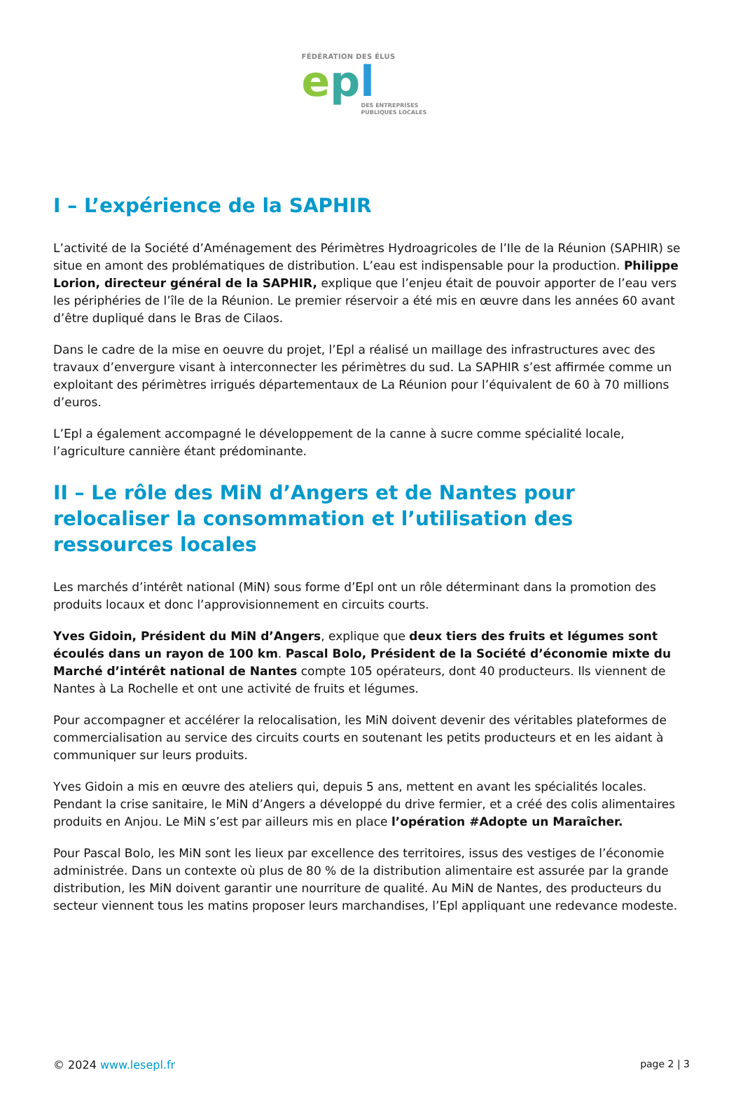FÉDÉRATION DES ÉLUS
epl
DES ENTREPRISES
PUBLIQUES LOCALES
I – L’expérience de la SAPHIR
L’activité de la Société d’Aménagement des Périmètres Hydroagricoles de l’Ile de la Réunion (SAPHIR) se situe en amont des problématiques de distribution. L’eau est indispensable pour la production. Philippe Lorion, directeur général de la SAPHIR, explique que l’enjeu était de pouvoir apporter de l’eau vers les périphéries de l’île de la Réunion. Le premier réservoir a été mis en œuvre dans les années 60 avant d’être dupliqué dans le Bras de Cilaos.
Dans le cadre de la mise en oeuvre du projet, l’Epl a réalisé un maillage des infrastructures avec des travaux d’envergure visant à interconnecter les périmètres du sud. La SAPHIR s’est affirmée comme un exploitant des périmètres irrigués départementaux de La Réunion pour l’équivalent de 60 à 70 millions d’euros.
L’Epl a également accompagné le développement de la canne à sucre comme spécialité locale, l’agriculture cannière étant prédominante.
II – Le rôle des MiN d’Angers et de Nantes pour relocaliser la consommation et l’utilisation des ressources locales
Les marchés d’intérêt national (MiN) sous forme d’Epl ont un rôle déterminant dans la promotion des produits locaux et donc l’approvisionnement en circuits courts.
Yves Gidoin, Président du MiN d’Angers, explique que deux tiers des fruits et légumes sont écoulés dans un rayon de 100 km. Pascal Bolo, Président de la Société d’économie mixte du Marché d’intérêt national de Nantes compte 105 opérateurs, dont 40 producteurs. Ils viennent de Nantes à La Rochelle et ont une activité de fruits et légumes.
Pour accompagner et accélérer la relocalisation, les MiN doivent devenir des véritables plateformes de commercialisation au service des circuits courts en soutenant les petits producteurs et en les aidant à communiquer sur leurs produits.
Yves Gidoin a mis en œuvre des ateliers qui, depuis 5 ans, mettent en avant les spécialités locales. Pendant la crise sanitaire, le MiN d’Angers a développé du drive fermier, et a créé des colis alimentaires produits en Anjou. Le MiN s’est par ailleurs mis en place l’opération #Adopte un Maraîcher.
Pour Pascal Bolo, les MiN sont les lieux par excellence des territoires, issus des vestiges de l’économie administrée. Dans un contexte où plus de 80 % de la distribution alimentaire est assurée par la grande distribution, les MiN doivent garantir une nourriture de qualité. Au MiN de Nantes, des producteurs du secteur viennent tous les matins proposer leurs marchandises, l’Epl appliquant une redevance modeste.
© 2024 www.lesepl.fr page 2 | 3